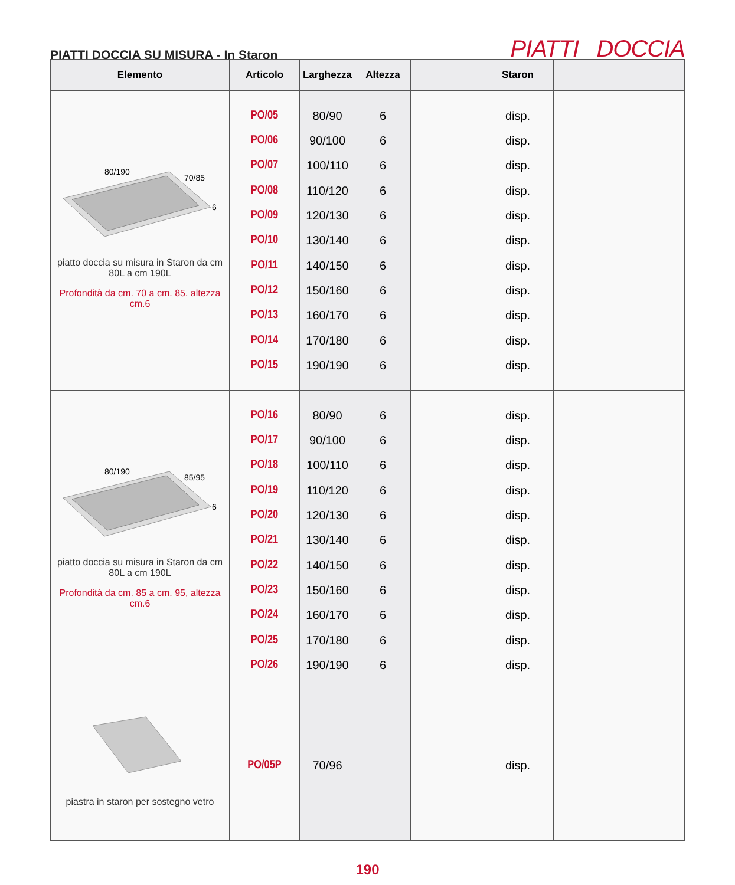PIATTI DOCCIA SU MISURA - In Staron
PIATTI DOCCIA
| Elemento | Articolo | Larghezza | Altezza | | Staron | | |
| --- | --- | --- | --- | --- | --- | --- | --- |
| 80/190 70/85 6 piatto doccia su misura in Staron da cm 80L a cm 190L Profondità da cm. 70 a cm. 85, altezza cm.6 | PO/05 PO/06 PO/07 PO/08 PO/09 PO/10 PO/11 PO/12 PO/13 PO/14 PO/15 | 80/90 90/100 100/110 110/120 120/130 130/140 140/150 150/160 160/170 170/180 190/190 | 6 6 6 6 6 6 6 6 6 6 6 | | disp. disp. disp. disp. disp. disp. disp. disp. disp. disp. disp. | | |
| 80/190 85/95 6 piatto doccia su misura in Staron da cm 80L a cm 190L Profondità da cm. 85 a cm. 95, altezza cm.6 | PO/16 PO/17 PO/18 PO/19 PO/20 PO/21 PO/22 PO/23 PO/24 PO/25 PO/26 | 80/90 90/100 100/110 110/120 120/130 130/140 140/150 150/160 160/170 170/180 190/190 | 6 6 6 6 6 6 6 6 6 6 6 | | disp. disp. disp. disp. disp. disp. disp. disp. disp. disp. disp. | | |
| piastra in staron per sostegno vetro | PO/05P | 70/96 | | | disp. | | |
190